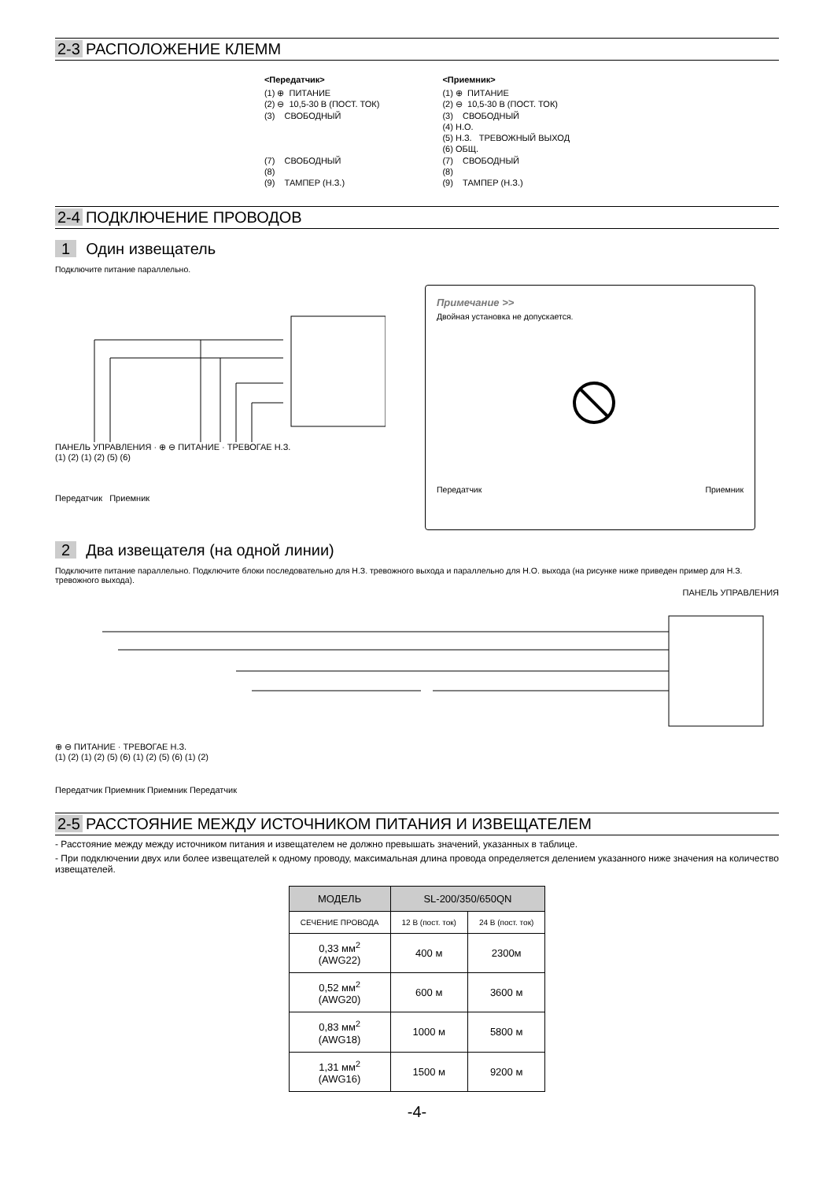2-3 РАСПОЛОЖЕНИЕ КЛЕММ
<Передатчик>
(1) ⊕  ПИТАНИЕ
(2) ⊖  10,5-30 В (ПОСТ. ТОК)
(3)    СВОБОДНЫЙ



(7)    СВОБОДНЫЙ
(8)
(9)    ТАМПЕР (Н.З.)
<Приемник>
(1) ⊕  ПИТАНИЕ
(2) ⊖  10,5-30 В (ПОСТ. ТОК)
(3)    СВОБОДНЫЙ
(4) Н.О.
(5) Н.З.   ТРЕВОЖНЫЙ ВЫХОД
(6) ОБЩ.
(7)    СВОБОДНЫЙ
(8)
(9)    ТАМПЕР (Н.З.)
2-4 ПОДКЛЮЧЕНИЕ ПРОВОДОВ
1 Один извещатель
Подключите питание параллельно.
ПАНЕЛЬ УПРАВЛЕНИЯ · ⊕ ⊖ ПИТАНИЕ · ТРЕВОГАЕ Н.З.
(1) (2) (1) (2) (5) (6)
Передатчик Приемник
Примечание >>
Двойная установка не допускается.
Передатчик Приемник
2 Два извещателя (на одной линии)
Подключите питание параллельно. Подключите блоки последовательно для Н.З. тревожного выхода и параллельно для Н.О. выхода (на рисунке ниже приведен пример для Н.З. тревожного выхода).
ПАНЕЛЬ УПРАВЛЕНИЯ
⊕ ⊖ ПИТАНИЕ · ТРЕВОГАЕ Н.З.
(1) (2) (1) (2) (5) (6) (1) (2) (5) (6) (1) (2)
Передатчик Приемник Приемник Передатчик
2-5 РАССТОЯНИЕ МЕЖДУ ИСТОЧНИКОМ ПИТАНИЯ И ИЗВЕЩАТЕЛЕМ
- Расстояние между между источником питания и извещателем не должно превышать значений, указанных в таблице.
- При подключении двух или более извещателей к одному проводу, максимальная длина провода определяется делением указанного ниже значения на количество извещателей.
| МОДЕЛЬ | SL-200/350/650QN | |
| --- | --- | --- |
| СЕЧЕНИЕ ПРОВОДА | 12 В (пост. ток) | 24 В (пост. ток) |
| 0,33 мм<sup>2</sup> (AWG22) | 400 м | 2300м |
| 0,52 мм<sup>2</sup> (AWG20) | 600 м | 3600 м |
| 0,83 мм<sup>2</sup> (AWG18) | 1000 м | 5800 м |
| 1,31 мм<sup>2</sup> (AWG16) | 1500 м | 9200 м |
-4-